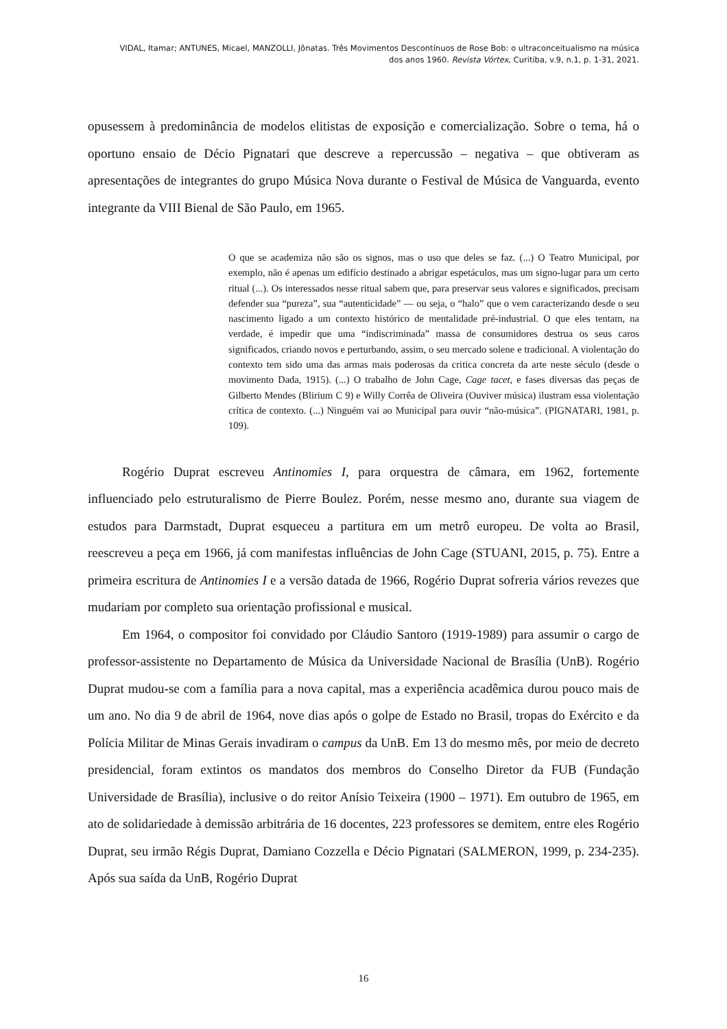VIDAL, Itamar; ANTUNES, Micael, MANZOLLI, Jônatas. Três Movimentos Descontínuos de Rose Bob: o ultraconceitualismo na música
dos anos 1960. Revista Vórtex, Curitiba, v.9, n.1, p. 1-31, 2021.
opusessem à predominância de modelos elitistas de exposição e comercialização. Sobre o tema, há o oportuno ensaio de Décio Pignatari que descreve a repercussão – negativa – que obtiveram as apresentações de integrantes do grupo Música Nova durante o Festival de Música de Vanguarda, evento integrante da VIII Bienal de São Paulo, em 1965.
O que se academiza não são os signos, mas o uso que deles se faz. (...) O Teatro Municipal, por exemplo, não é apenas um edifício destinado a abrigar espetáculos, mas um signo-lugar para um certo ritual (...). Os interessados nesse ritual sabem que, para preservar seus valores e significados, precisam defender sua “pureza”, sua “autenticidade” — ou seja, o “halo” que o vem caracterizando desde o seu nascimento ligado a um contexto histórico de mentalidade pré-industrial. O que eles tentam, na verdade, é impedir que uma “indiscriminada” massa de consumidores destrua os seus caros significados, criando novos e perturbando, assim, o seu mercado solene e tradicional. A violentação do contexto tem sido uma das armas mais poderosas da critica concreta da arte neste século (desde o movimento Dada, 1915). (...) O trabalho de John Cage, Cage tacet, e fases diversas das peças de Gilberto Mendes (Blirium C 9) e Willy Corrêa de Oliveira (Ouviver música) ilustram essa violentação crítica de contexto. (...) Ninguém vai ao Municipal para ouvir “não-música”. (PIGNATARI, 1981, p. 109).
Rogério Duprat escreveu Antinomies I, para orquestra de câmara, em 1962, fortemente influenciado pelo estruturalismo de Pierre Boulez. Porém, nesse mesmo ano, durante sua viagem de estudos para Darmstadt, Duprat esqueceu a partitura em um metrô europeu. De volta ao Brasil, reescreveu a peça em 1966, já com manifestas influências de John Cage (STUANI, 2015, p. 75). Entre a primeira escritura de Antinomies I e a versão datada de 1966, Rogério Duprat sofreria vários revezes que mudariam por completo sua orientação profissional e musical.
Em 1964, o compositor foi convidado por Cláudio Santoro (1919-1989) para assumir o cargo de professor-assistente no Departamento de Música da Universidade Nacional de Brasília (UnB). Rogério Duprat mudou-se com a família para a nova capital, mas a experiência acadêmica durou pouco mais de um ano. No dia 9 de abril de 1964, nove dias após o golpe de Estado no Brasil, tropas do Exército e da Polícia Militar de Minas Gerais invadiram o campus da UnB. Em 13 do mesmo mês, por meio de decreto presidencial, foram extintos os mandatos dos membros do Conselho Diretor da FUB (Fundação Universidade de Brasília), inclusive o do reitor Anísio Teixeira (1900 – 1971). Em outubro de 1965, em ato de solidariedade à demissão arbitrária de 16 docentes, 223 professores se demitem, entre eles Rogério Duprat, seu irmão Régis Duprat, Damiano Cozzella e Décio Pignatari (SALMERON, 1999, p. 234-235). Após sua saída da UnB, Rogério Duprat
16